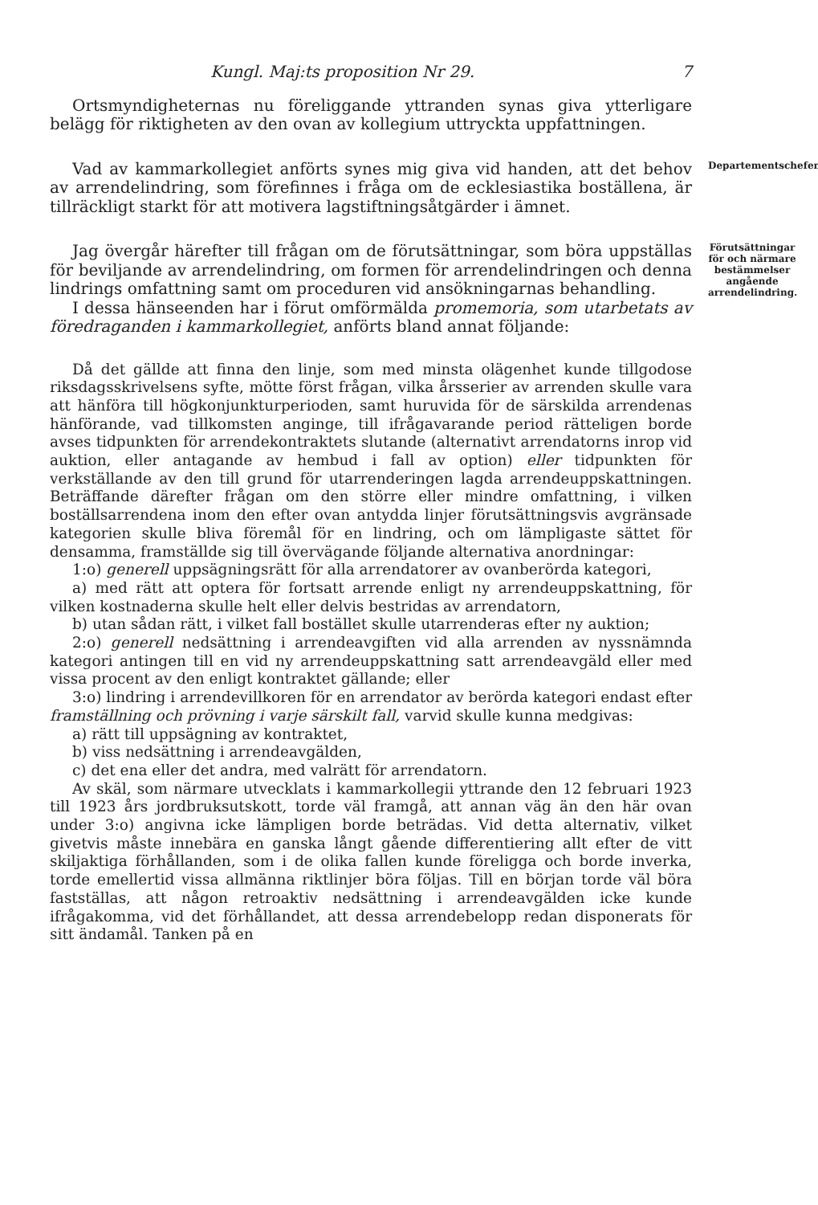Kungl. Maj:ts proposition Nr 29. 7
Ortsmyndigheternas nu föreliggande yttranden synas giva ytterligare belägg för riktigheten av den ovan av kollegium uttryckta uppfattningen.
Vad av kammarkollegiet anförts synes mig giva vid handen, att det behov av arrendelindring, som förefinnes i fråga om de ecklesiastika boställena, är tillräckligt starkt för att motivera lagstiftningsåtgärder i ämnet.
Departementschefen.
Jag övergår härefter till frågan om de förutsättningar, som böra uppställas för beviljande av arrendelindring, om formen för arrendelindringen och denna lindrings omfattning samt om proceduren vid ansökningarnas behandling.
I dessa hänseenden har i förut omförmälda promemoria, som utarbetats av föredraganden i kammarkollegiet, anförts bland annat följande:
Förutsättningar för och närmare bestämmelser angående arrendelindring.
Då det gällde att finna den linje, som med minsta olägenhet kunde tillgodose riksdagsskrivelsens syfte, mötte först frågan, vilka årsserier av arrenden skulle vara att hänföra till högkonjunkturperioden, samt huruvida för de särskilda arrendenas hänförande, vad tillkomsten anginge, till ifrågavarande period rätteligen borde avses tidpunkten för arrendekontraktets slutande (alternativt arrendatorns inrop vid auktion, eller antagande av hembud i fall av option) eller tidpunkten för verkställande av den till grund för utarrenderingen lagda arrendeuppskattningen. Beträffande därefter frågan om den större eller mindre omfattning, i vilken boställsarrendena inom den efter ovan antydda linjer förutsättningsvis avgränsade kategorien skulle bliva föremål för en lindring, och om lämpligaste sättet för densamma, framställde sig till övervägande följande alternativa anordningar:
1:o) generell uppsägningsrätt för alla arrendatorer av ovanberörda kategori,
a) med rätt att optera för fortsatt arrende enligt ny arrendeuppskattning, för vilken kostnaderna skulle helt eller delvis bestridas av arrendatorn,
b) utan sådan rätt, i vilket fall bostället skulle utarrenderas efter ny auktion;
2:o) generell nedsättning i arrendeavgiften vid alla arrenden av nyssnämnda kategori antingen till en vid ny arrendeuppskattning satt arrendeavgäld eller med vissa procent av den enligt kontraktet gällande; eller
3:o) lindring i arrendevillkoren för en arrendator av berörda kategori endast efter framställning och prövning i varje särskilt fall, varvid skulle kunna medgivas:
a) rätt till uppsägning av kontraktet,
b) viss nedsättning i arrendeavgälden,
c) det ena eller det andra, med valrätt för arrendatorn.
Av skäl, som närmare utvecklats i kammarkollegii yttrande den 12 februari 1923 till 1923 års jordbruksutskott, torde väl framgå, att annan väg än den här ovan under 3:o) angivna icke lämpligen borde beträdas. Vid detta alternativ, vilket givetvis måste innebära en ganska långt gående differentiering allt efter de vitt skiljaktiga förhållanden, som i de olika fallen kunde föreligga och borde inverka, torde emellertid vissa allmänna riktlinjer böra följas. Till en början torde väl böra fastställas, att någon retroaktiv nedsättning i arrendeavgälden icke kunde ifrågakomma, vid det förhållandet, att dessa arrendebelopp redan disponerats för sitt ändamål. Tanken på en